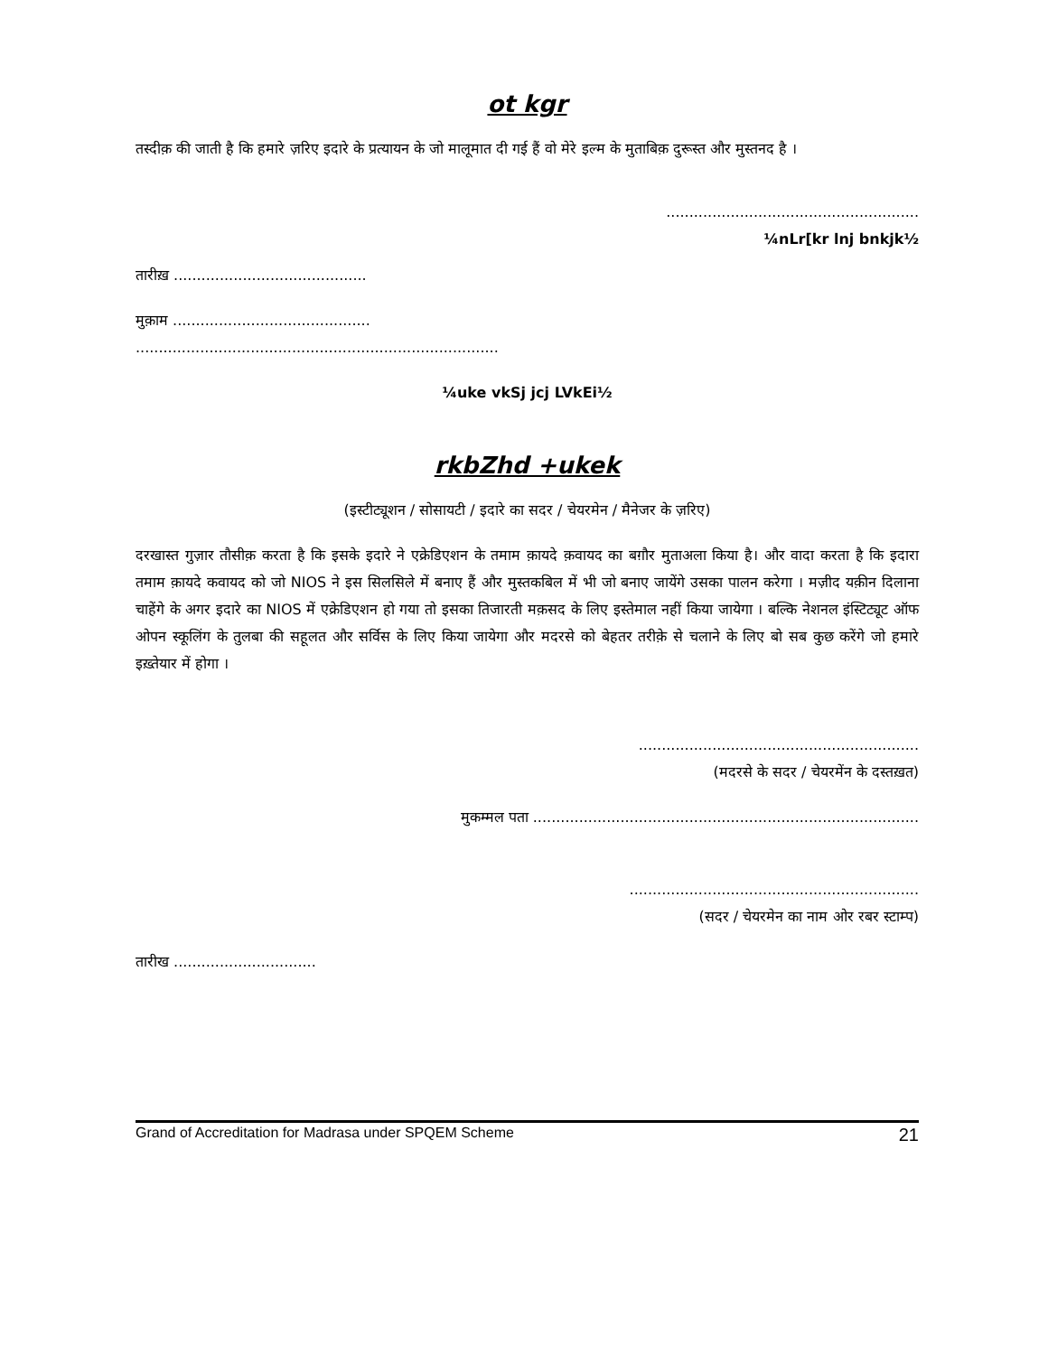ot kgr
तस्दीक़ की जाती है कि हमारे ज़रिए इदारे के प्रत्यायन के जो मालूमात दी गई हैं वो मेरे इल्म के मुताबिक़ दुरूस्त और मुस्तनद है ।
.......................................................
¼nLr[kr lnj bnkjk½
तारीख़ ..........................................
मुक़ाम ...........................................
...............................................................................
¼uke vkSj jcj LVkEi½
rkbZhd +ukek
(इस्टीट्यूशन / सोसायटी / इदारे का सदर / चेयरमेन / मैनेजर के ज़रिए)
दरखास्त गुज़ार तौसीक़ करता है कि इसके इदारे ने एक्रेडिएशन के तमाम क़ायदे क़वायद का बग़ौर मुताअला किया है। और वादा करता है कि इदारा तमाम क़ायदे कवायद को जो NIOS ने इस सिलसिले में बनाए हैं और मुस्तकबिल में भी जो बनाए जायेंगे उसका पालन करेगा । मज़ीद यक़ीन दिलाना चाहेंगे के अगर इदारे का NIOS में एक्रेडिएशन हो गया तो इसका तिजारती मक़सद के लिए इस्तेमाल नहीं किया जायेगा । बल्कि नेशनल इंस्टिट्यूट ऑफ ओपन स्कूलिंग के तुलबा की सहूलत और सर्विस के लिए किया जायेगा और मदरसे को बेहतर तरीक़े से चलाने के लिए बो सब कुछ करेंगे जो हमारे इख़्तेयार में होगा ।
.............................................................
(मदरसे के सदर / चेयरमेंन के दस्तख़त)
मुकम्मल पता ....................................................................................
...............................................................
(सदर / चेयरमेन का नाम ओर रबर स्टाम्प)
तारीख ...............................
Grand of Accreditation for Madrasa under SPQEM Scheme 21